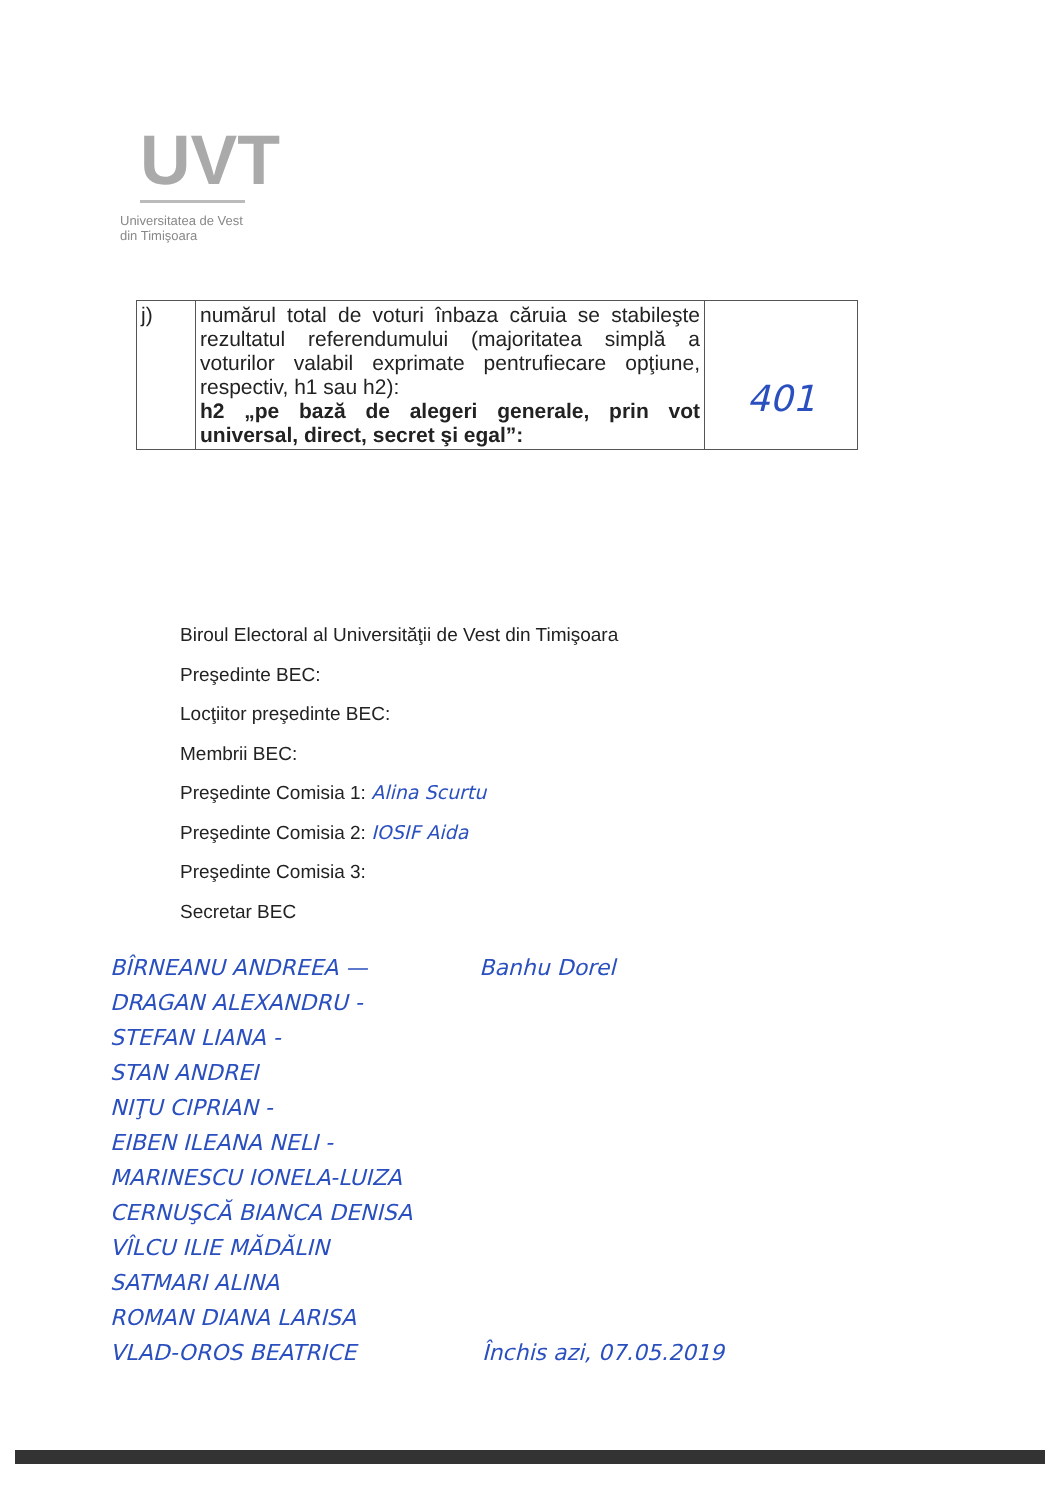UVT
Universitatea de Vest
din Timişoara
| j) | numărul total de voturi înbaza căruia se stabileşte rezultatul referendumului (majoritatea simplă a voturilor valabil exprimate pentrufiecare opţiune, respectiv, h1 sau h2): h2 „pe bază de alegeri generale, prin vot universal, direct, secret şi egal”: | 401 |
Biroul Electoral al Universităţii de Vest din Timişoara
Preşedinte BEC:
Locţiitor preşedinte BEC:
Membrii BEC:
Preşedinte Comisia 1: Alina Scurtu
Preşedinte Comisia 2: IOSIF Aida
Preşedinte Comisia 3:
Secretar BEC
BÎRNEANU ANDREEA — Banhu Dorel
DRAGAN ALEXANDRU -
STEFAN LIANA -
STAN ANDREI
NIŢU CIPRIAN -
EIBEN ILEANA NELI -
MARINESCU IONELA-LUIZA
CERNUŞCĂ BIANCA DENISA
VÎLCU ILIE MĂDĂLIN
SATMARI ALINA
ROMAN DIANA LARISA
VLAD-OROS BEATRICE Închis azi, 07.05.2019